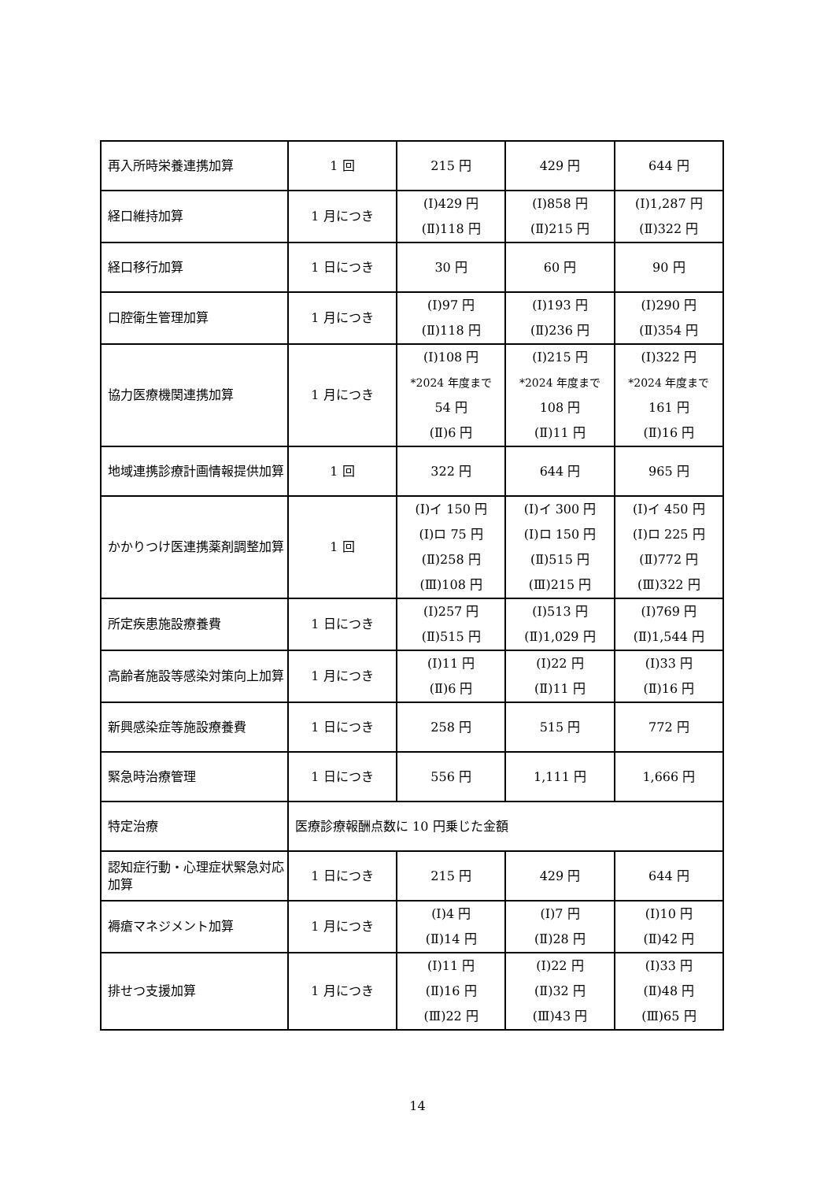| 再入所時栄養連携加算 | 1 回 | 215 円 | 429 円 | 644 円 |
| 経口維持加算 | 1 月につき | (Ⅰ)429 円 (Ⅱ)118 円 | (Ⅰ)858 円 (Ⅱ)215 円 | (Ⅰ)1,287 円 (Ⅱ)322 円 |
| 経口移行加算 | 1 日につき | 30 円 | 60 円 | 90 円 |
| 口腔衛生管理加算 | 1 月につき | (Ⅰ)97 円 (Ⅱ)118 円 | (Ⅰ)193 円 (Ⅱ)236 円 | (Ⅰ)290 円 (Ⅱ)354 円 |
| 協力医療機関連携加算 | 1 月につき | (Ⅰ)108 円 *2024 年度まで 54 円 (Ⅱ)6 円 | (Ⅰ)215 円 *2024 年度まで 108 円 (Ⅱ)11 円 | (Ⅰ)322 円 *2024 年度まで 161 円 (Ⅱ)16 円 |
| 地域連携診療計画情報提供加算 | 1 回 | 322 円 | 644 円 | 965 円 |
| かかりつけ医連携薬剤調整加算 | 1 回 | (Ⅰ)イ 150 円 (Ⅰ)ロ 75 円 (Ⅱ)258 円 (Ⅲ)108 円 | (Ⅰ)イ 300 円 (Ⅰ)ロ 150 円 (Ⅱ)515 円 (Ⅲ)215 円 | (Ⅰ)イ 450 円 (Ⅰ)ロ 225 円 (Ⅱ)772 円 (Ⅲ)322 円 |
| 所定疾患施設療養費 | 1 日につき | (Ⅰ)257 円 (Ⅱ)515 円 | (Ⅰ)513 円 (Ⅱ)1,029 円 | (Ⅰ)769 円 (Ⅱ)1,544 円 |
| 高齢者施設等感染対策向上加算 | 1 月につき | (Ⅰ)11 円 (Ⅱ)6 円 | (Ⅰ)22 円 (Ⅱ)11 円 | (Ⅰ)33 円 (Ⅱ)16 円 |
| 新興感染症等施設療養費 | 1 日につき | 258 円 | 515 円 | 772 円 |
| 緊急時治療管理 | 1 日につき | 556 円 | 1,111 円 | 1,666 円 |
| 特定治療 | 医療診療報酬点数に 10 円乗じた金額 | | | |
| 認知症行動・心理症状緊急対応加算 | 1 日につき | 215 円 | 429 円 | 644 円 |
| 褥瘡マネジメント加算 | 1 月につき | (Ⅰ)4 円 (Ⅱ)14 円 | (Ⅰ)7 円 (Ⅱ)28 円 | (Ⅰ)10 円 (Ⅱ)42 円 |
| 排せつ支援加算 | 1 月につき | (Ⅰ)11 円 (Ⅱ)16 円 (Ⅲ)22 円 | (Ⅰ)22 円 (Ⅱ)32 円 (Ⅲ)43 円 | (Ⅰ)33 円 (Ⅱ)48 円 (Ⅲ)65 円 |
14